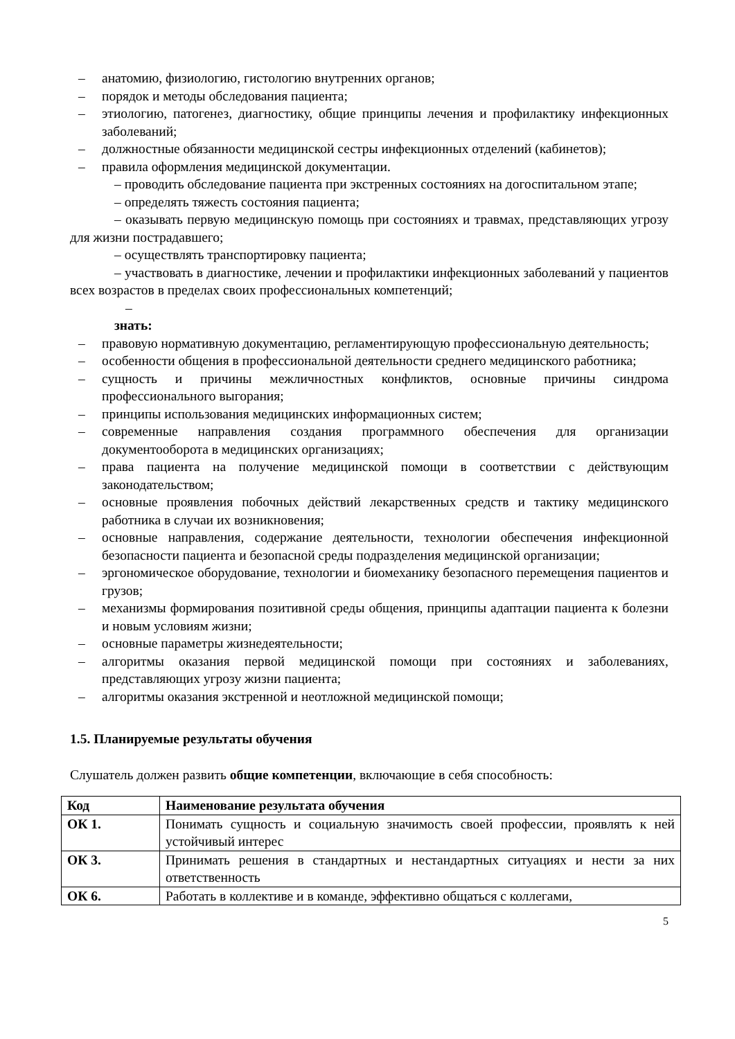– анатомию, физиологию, гистологию внутренних органов;
– порядок и методы обследования пациента;
– этиологию, патогенез, диагностику, общие принципы лечения и профилактику инфекционных заболеваний;
– должностные обязанности медицинской сестры инфекционных отделений (кабинетов);
– правила оформления медицинской документации.
– проводить обследование пациента при экстренных состояниях на догоспитальном этапе;
– определять тяжесть состояния пациента;
– оказывать первую медицинскую помощь при состояниях и травмах, представляющих угрозу для жизни пострадавшего;
– осуществлять транспортировку пациента;
– участвовать в диагностике, лечении и профилактики инфекционных заболеваний у пациентов всех возрастов в пределах своих профессиональных компетенций;
–
знать:
– правовую нормативную документацию, регламентирующую профессиональную деятельность;
– особенности общения в профессиональной деятельности среднего медицинского работника;
– сущность и причины межличностных конфликтов, основные причины синдрома профессионального выгорания;
– принципы использования медицинских информационных систем;
– современные направления создания программного обеспечения для организации документооборота в медицинских организациях;
– права пациента на получение медицинской помощи в соответствии с действующим законодательством;
– основные проявления побочных действий лекарственных средств и тактику медицинского работника в случаи их возникновения;
– основные направления, содержание деятельности, технологии обеспечения инфекционной безопасности пациента и безопасной среды подразделения медицинской организации;
– эргономическое оборудование, технологии и биомеханику безопасного перемещения пациентов и грузов;
– механизмы формирования позитивной среды общения, принципы адаптации пациента к болезни и новым условиям жизни;
– основные параметры жизнедеятельности;
– алгоритмы оказания первой медицинской помощи при состояниях и заболеваниях, представляющих угрозу жизни пациента;
– алгоритмы оказания экстренной и неотложной медицинской помощи;
1.5. Планируемые результаты обучения
Слушатель должен развить общие компетенции, включающие в себя способность:
| Код | Наименование результата обучения |
| --- | --- |
| ОК 1. | Понимать сущность и социальную значимость своей профессии, проявлять к ней устойчивый интерес |
| ОК 3. | Принимать решения в стандартных и нестандартных ситуациях и нести за них ответственность |
| ОК 6. | Работать в коллективе и в команде, эффективно общаться с коллегами, |
5